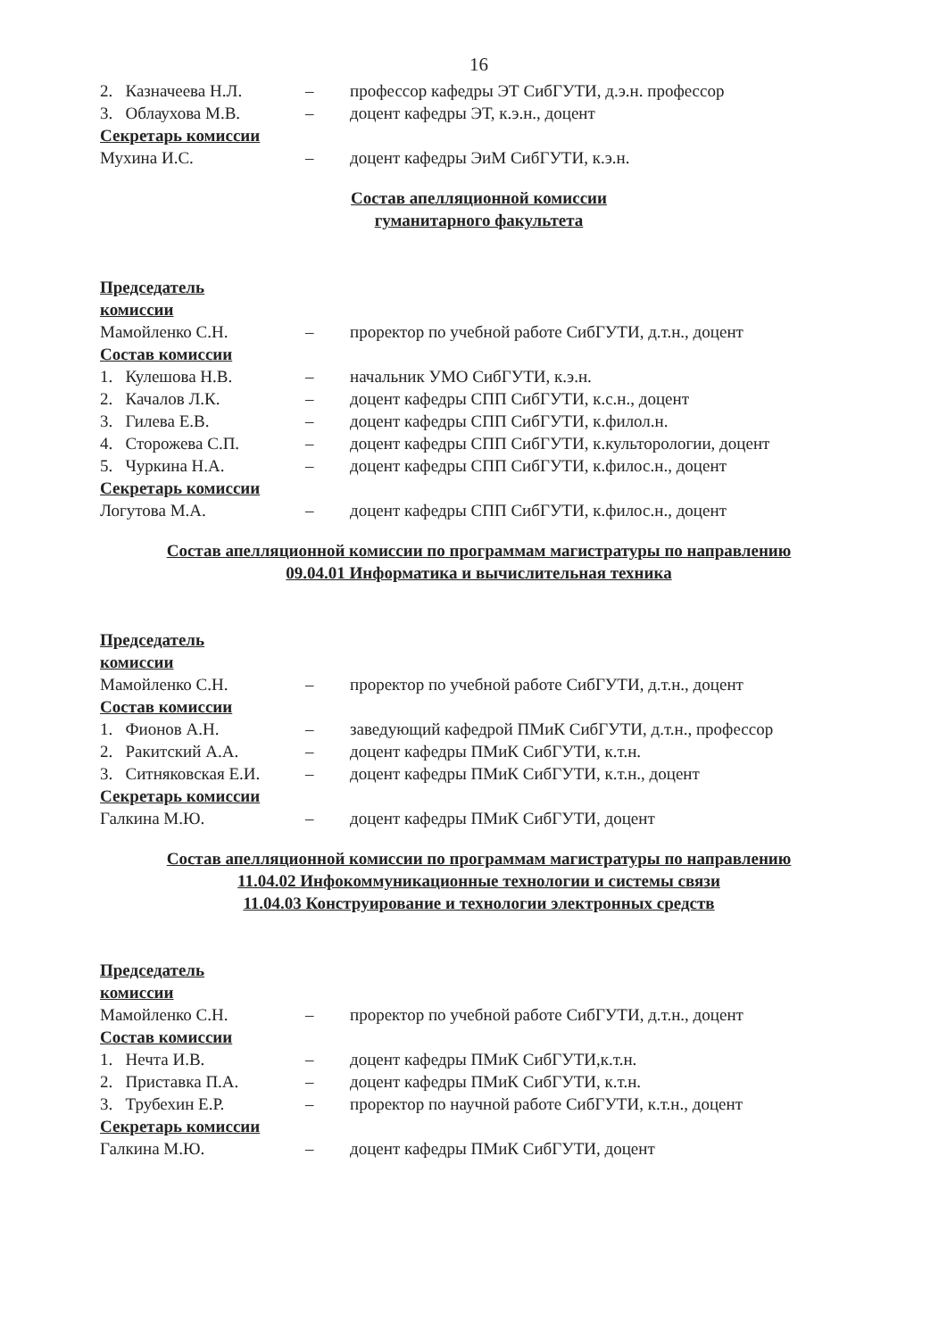16
2. Казначеева Н.Л. – профессор кафедры ЭТ СибГУТИ, д.э.н. профессор
3. Облаухова М.В. – доцент кафедры ЭТ, к.э.н., доцент
Секретарь комиссии
Мухина И.С. – доцент кафедры ЭиМ СибГУТИ, к.э.н.
Состав апелляционной комиссии
гуманитарного факультета
Председатель комиссии
Мамойленко С.Н. – проректор по учебной работе СибГУТИ, д.т.н., доцент
Состав комиссии
1. Кулешова Н.В. – начальник УМО СибГУТИ, к.э.н.
2. Качалов Л.К. – доцент кафедры СПП СибГУТИ, к.с.н., доцент
3. Гилева Е.В. – доцент кафедры СПП СибГУТИ, к.филол.н.
4. Сторожева С.П. – доцент кафедры СПП СибГУТИ, к.культорологии, доцент
5. Чуркина Н.А. – доцент кафедры СПП СибГУТИ, к.филос.н., доцент
Секретарь комиссии
Логутова М.А. – доцент кафедры СПП СибГУТИ, к.филос.н., доцент
Состав апелляционной комиссии по программам магистратуры по направлению
09.04.01 Информатика и вычислительная техника
Председатель комиссии
Мамойленко С.Н. – проректор по учебной работе СибГУТИ, д.т.н., доцент
Состав комиссии
1. Фионов А.Н. – заведующий кафедрой ПМиК СибГУТИ, д.т.н., профессор
2. Ракитский А.А. – доцент кафедры ПМиК СибГУТИ, к.т.н.
3. Ситняковская Е.И.
– доцент кафедры ПМиК СибГУТИ, к.т.н., доцент
Секретарь комиссии
Галкина М.Ю. – доцент кафедры ПМиК СибГУТИ, доцент
Состав апелляционной комиссии по программам магистратуры по направлению
11.04.02 Инфокоммуникационные технологии и системы связи
11.04.03 Конструирование и технологии электронных средств
Председатель комиссии
Мамойленко С.Н. – проректор по учебной работе СибГУТИ, д.т.н., доцент
Состав комиссии
1. Нечта И.В. – доцент кафедры ПМиК СибГУТИ,к.т.н.
2. Приставка П.А. – доцент кафедры ПМиК СибГУТИ, к.т.н.
3. Трубехин Е.Р. – проректор по научной работе СибГУТИ, к.т.н., доцент
Секретарь комиссии
Галкина М.Ю. – доцент кафедры ПМиК СибГУТИ, доцент